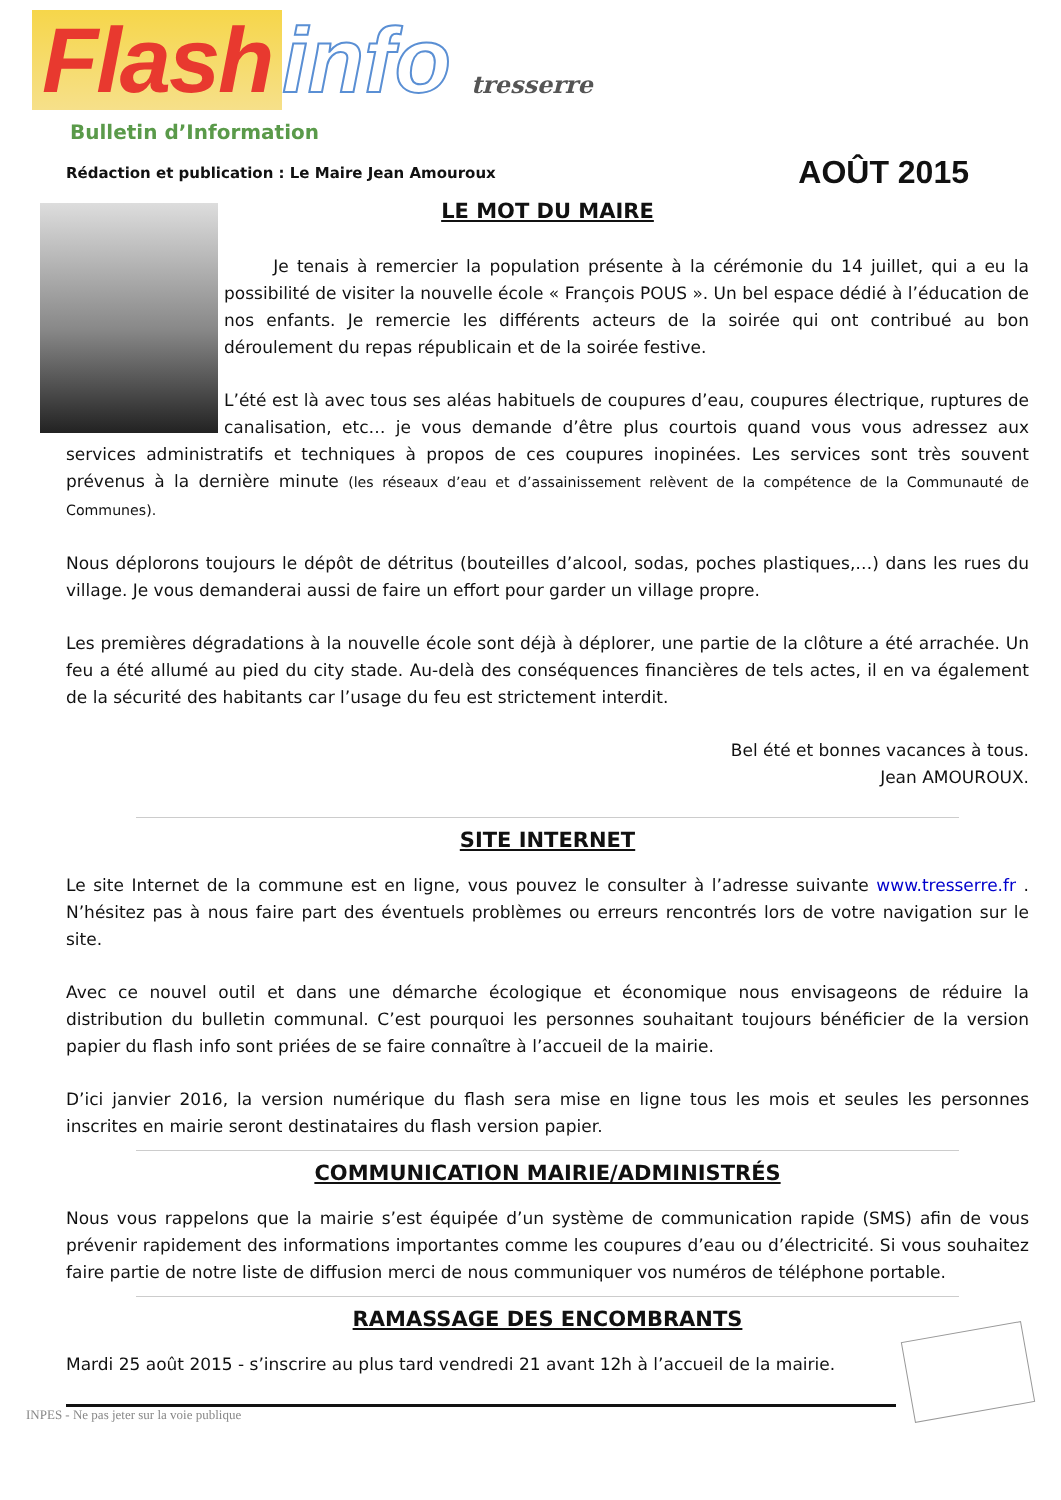Flash info tresserre
Bulletin d’Information
Rédaction et publication : Le Maire Jean Amouroux AOÛT 2015
LE MOT DU MAIRE
Je tenais à remercier la population présente à la cérémonie du 14 juillet, qui a eu la possibilité de visiter la nouvelle école « François POUS ». Un bel espace dédié à l’éducation de nos enfants. Je remercie les différents acteurs de la soirée qui ont contribué au bon déroulement du repas républicain et de la soirée festive.
L’été est là avec tous ses aléas habituels de coupures d’eau, coupures électrique, ruptures de canalisation, etc… je vous demande d’être plus courtois quand vous vous adressez aux services administratifs et techniques à propos de ces coupures inopinées. Les services sont très souvent prévenus à la dernière minute (les réseaux d’eau et d’assainissement relèvent de la compétence de la Communauté de Communes).
Nous déplorons toujours le dépôt de détritus (bouteilles d’alcool, sodas, poches plastiques,…) dans les rues du village. Je vous demanderai aussi de faire un effort pour garder un village propre.
Les premières dégradations à la nouvelle école sont déjà à déplorer, une partie de la clôture a été arrachée. Un feu a été allumé au pied du city stade. Au-delà des conséquences financières de tels actes, il en va également de la sécurité des habitants car l’usage du feu est strictement interdit.
Bel été et bonnes vacances à tous.
Jean AMOUROUX.
SITE INTERNET
Le site Internet de la commune est en ligne, vous pouvez le consulter à l’adresse suivante www.tresserre.fr . N’hésitez pas à nous faire part des éventuels problèmes ou erreurs rencontrés lors de votre navigation sur le site.
Avec ce nouvel outil et dans une démarche écologique et économique nous envisageons de réduire la distribution du bulletin communal. C’est pourquoi les personnes souhaitant toujours bénéficier de la version papier du flash info sont priées de se faire connaître à l’accueil de la mairie.
D’ici janvier 2016, la version numérique du flash sera mise en ligne tous les mois et seules les personnes inscrites en mairie seront destinataires du flash version papier.
COMMUNICATION MAIRIE/ADMINISTRÉS
Nous vous rappelons que la mairie s’est équipée d’un système de communication rapide (SMS) afin de vous prévenir rapidement des informations importantes comme les coupures d’eau ou d’électricité. Si vous souhaitez faire partie de notre liste de diffusion merci de nous communiquer vos numéros de téléphone portable.
RAMASSAGE DES ENCOMBRANTS
Mardi 25 août 2015 - s’inscrire au plus tard vendredi 21 avant 12h à l’accueil de la mairie.
INPES - Ne pas jeter sur la voie publique